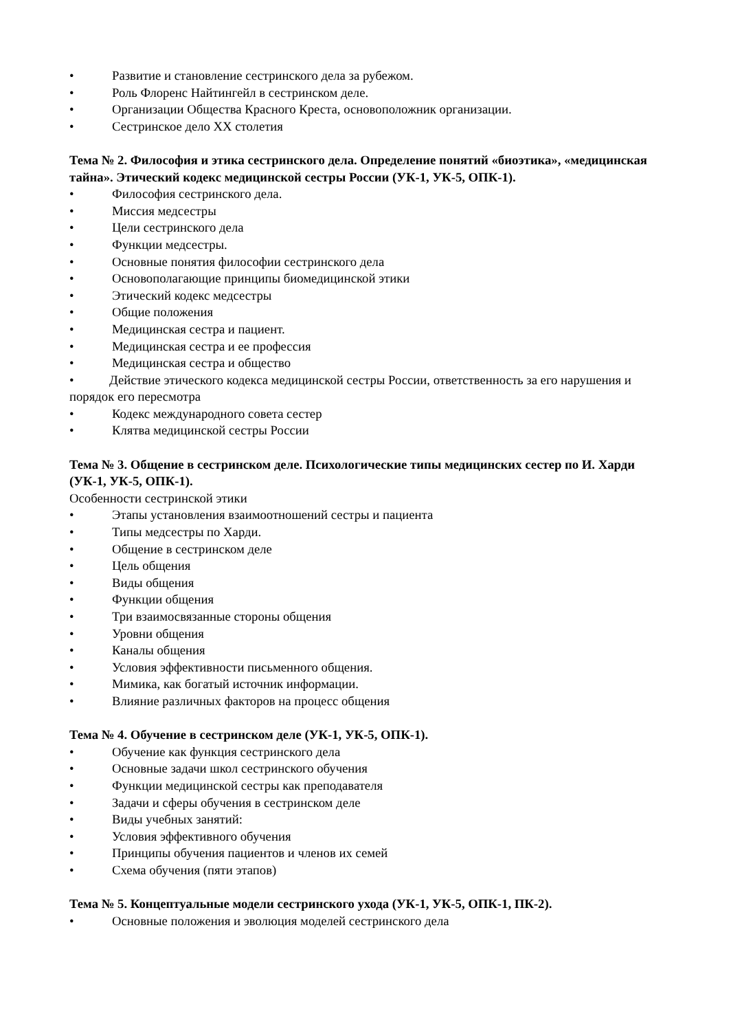• Развитие и становление сестринского дела за рубежом.
• Роль Флоренс Найтингейл в сестринском деле.
• Организации Общества Красного Креста, основоположник организации.
• Сестринское дело XX столетия
Тема № 2. Философия и этика сестринского дела. Определение понятий «биоэтика», «медицинская тайна». Этический кодекс медицинской сестры России (УК-1, УК-5, ОПК-1).
• Философия сестринского дела.
• Миссия медсестры
• Цели сестринского дела
• Функции медсестры.
• Основные понятия философии сестринского дела
• Основополагающие принципы биомедицинской этики
• Этический кодекс медсестры
• Общие положения
• Медицинская сестра и пациент.
• Медицинская сестра и ее профессия
• Медицинская сестра и общество
• Действие этического кодекса медицинской сестры России, ответственность за его нарушения и порядок его пересмотра
• Кодекс международного совета сестер
• Клятва медицинской сестры России
Тема № 3. Общение в сестринском деле. Психологические типы медицинских сестер по И. Харди (УК-1, УК-5, ОПК-1).
Особенности сестринской этики
• Этапы установления взаимоотношений сестры и пациента
• Типы медсестры по Харди.
• Общение в сестринском деле
• Цель общения
• Виды общения
• Функции общения
• Три взаимосвязанные стороны общения
• Уровни общения
• Каналы общения
• Условия эффективности письменного общения.
• Мимика, как богатый источник информации.
• Влияние различных факторов на процесс общения
Тема № 4. Обучение в сестринском деле (УК-1, УК-5, ОПК-1).
• Обучение как функция сестринского дела
• Основные задачи школ сестринского обучения
• Функции медицинской сестры как преподавателя
• Задачи и сферы обучения в сестринском деле
• Виды учебных занятий:
• Условия эффективного обучения
• Принципы обучения пациентов и членов их семей
• Схема обучения (пяти этапов)
Тема № 5. Концептуальные модели сестринского ухода (УК-1, УК-5, ОПК-1, ПК-2).
• Основные положения и эволюция моделей сестринского дела